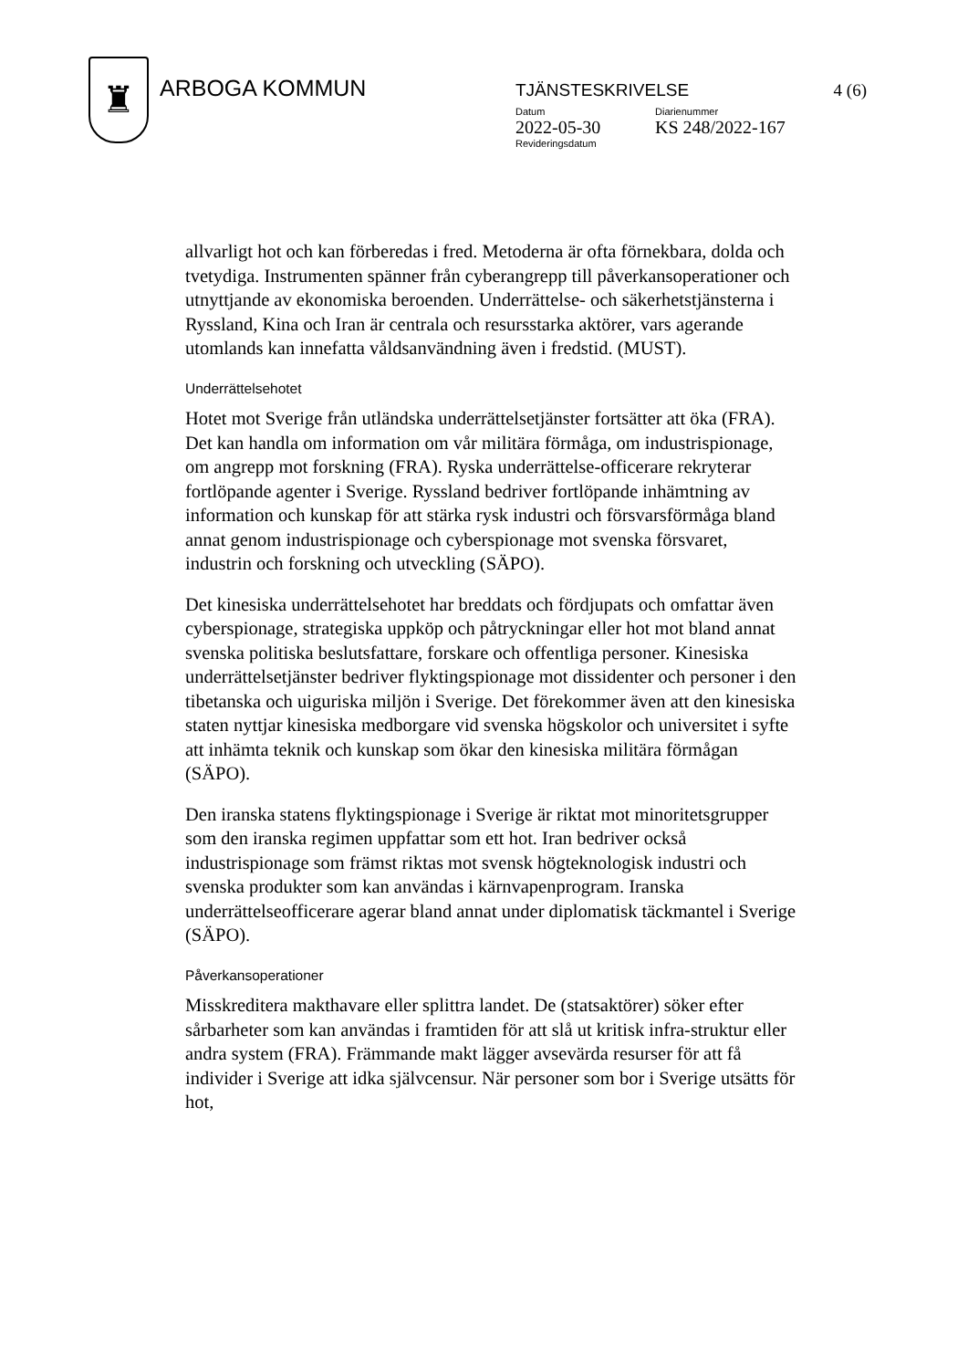♜
ARBOGA KOMMUN
TJÄNSTESKRIVELSE 4 (6)
Datum
2022-05-30
Revideringsdatum
Diarienummer
KS 248/2022-167
allvarligt hot och kan förberedas i fred. Metoderna är ofta förnekbara, dolda och tvetydiga. Instrumenten spänner från cyberangrepp till påverkansoperationer och utnyttjande av ekonomiska beroenden. Underrättelse- och säkerhetstjänsterna i Ryssland, Kina och Iran är centrala och resursstarka aktörer, vars agerande utomlands kan innefatta våldsanvändning även i fredstid. (MUST).
Underrättelsehotet
Hotet mot Sverige från utländska underrättelsetjänster fortsätter att öka (FRA). Det kan handla om information om vår militära förmåga, om industrispionage, om angrepp mot forskning (FRA). Ryska underrättelse-officerare rekryterar fortlöpande agenter i Sverige. Ryssland bedriver fortlöpande inhämtning av information och kunskap för att stärka rysk industri och försvarsförmåga bland annat genom industrispionage och cyberspionage mot svenska försvaret, industrin och forskning och utveckling (SÄPO).
Det kinesiska underrättelsehotet har breddats och fördjupats och omfattar även cyberspionage, strategiska uppköp och påtryckningar eller hot mot bland annat svenska politiska beslutsfattare, forskare och offentliga personer. Kinesiska underrättelsetjänster bedriver flyktingspionage mot dissidenter och personer i den tibetanska och uiguriska miljön i Sverige. Det förekommer även att den kinesiska staten nyttjar kinesiska medborgare vid svenska högskolor och universitet i syfte att inhämta teknik och kunskap som ökar den kinesiska militära förmågan (SÄPO).
Den iranska statens flyktingspionage i Sverige är riktat mot minoritetsgrupper som den iranska regimen uppfattar som ett hot. Iran bedriver också industrispionage som främst riktas mot svensk högteknologisk industri och svenska produkter som kan användas i kärnvapenprogram. Iranska underrättelseofficerare agerar bland annat under diplomatisk täckmantel i Sverige (SÄPO).
Påverkansoperationer
Misskreditera makthavare eller splittra landet. De (statsaktörer) söker efter sårbarheter som kan användas i framtiden för att slå ut kritisk infra-struktur eller andra system (FRA). Främmande makt lägger avsevärda resurser för att få individer i Sverige att idka självcensur. När personer som bor i Sverige utsätts för hot,